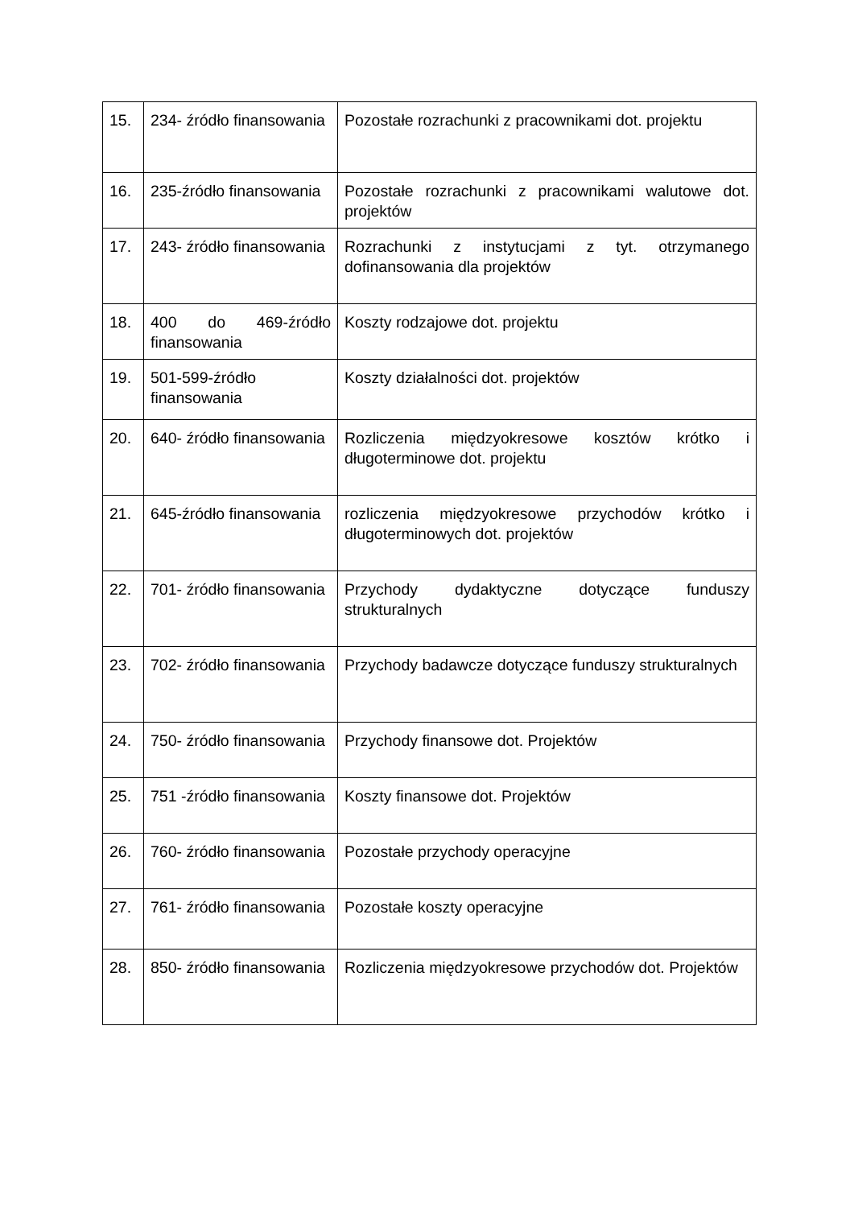| 15. | 234- źródło finansowania | Pozostałe rozrachunki z pracownikami dot. projektu |
| 16. | 235-źródło finansowania | Pozostałe rozrachunki z pracownikami walutowe dot. projektów |
| 17. | 243- źródło finansowania | Rozrachunki z instytucjami z tyt. otrzymanego dofinansowania dla projektów |
| 18. | 400 do 469-źródło finansowania | Koszty rodzajowe dot. projektu |
| 19. | 501-599-źródło finansowania | Koszty działalności dot. projektów |
| 20. | 640- źródło finansowania | Rozliczenia międzyokresowe kosztów krótko i długoterminowe dot. projektu |
| 21. | 645-źródło finansowania | rozliczenia międzyokresowe przychodów krótko i długoterminowych dot. projektów |
| 22. | 701- źródło finansowania | Przychody dydaktyczne dotyczące funduszy strukturalnych |
| 23. | 702- źródło finansowania | Przychody badawcze dotyczące funduszy strukturalnych |
| 24. | 750- źródło finansowania | Przychody finansowe dot. Projektów |
| 25. | 751 -źródło finansowania | Koszty finansowe dot. Projektów |
| 26. | 760- źródło finansowania | Pozostałe przychody operacyjne |
| 27. | 761- źródło finansowania | Pozostałe koszty operacyjne |
| 28. | 850- źródło finansowania | Rozliczenia międzyokresowe przychodów dot. Projektów |